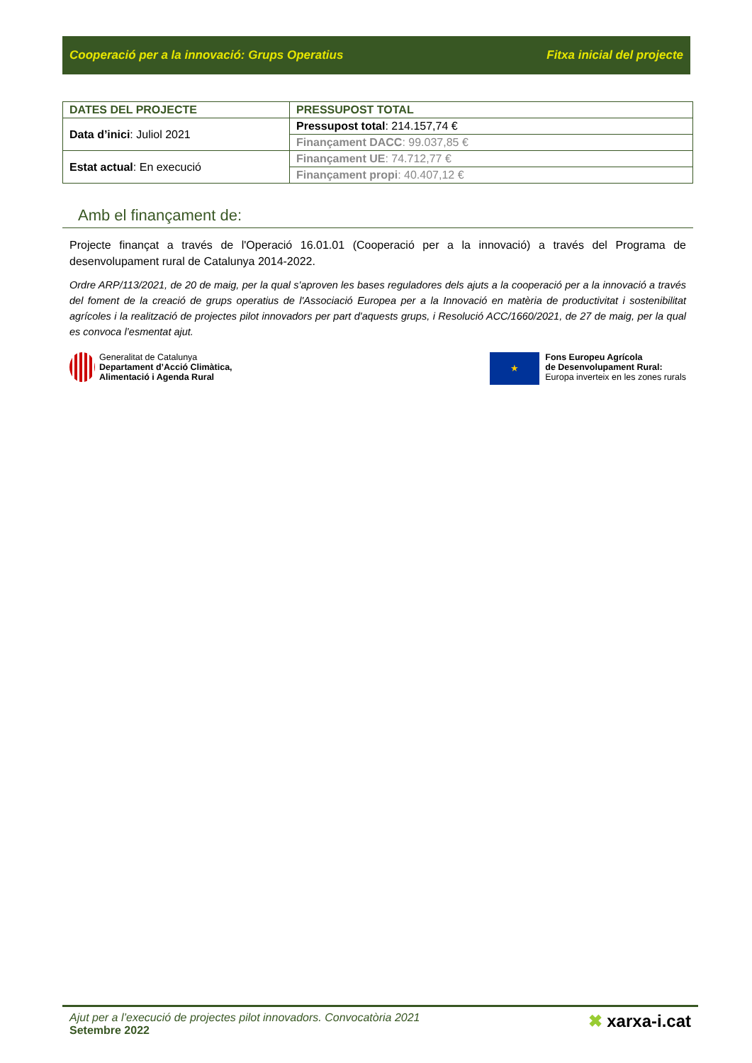Cooperació per a la innovació: Grups Operatius Fitxa inicial del projecte
| DATES DEL PROJECTE | PRESSUPOST TOTAL |
| --- | --- |
| Data d’inici : Juliol 2021 | Pressupost total : 214.157,74 € |
| | Finançament DACC : 99.037,85 € |
| Estat actual : En execució | Finançament UE : 74.712,77 € |
| | Finançament propi : 40.407,12 € |
Amb el finançament de:
Projecte finançat a través de l'Operació 16.01.01 (Cooperació per a la innovació) a través del Programa de desenvolupament rural de Catalunya 2014-2022.
Ordre ARP/113/2021, de 20 de maig, per la qual s'aproven les bases reguladores dels ajuts a la cooperació per a la innovació a través del foment de la creació de grups operatius de l'Associació Europea per a la Innovació en matèria de productivitat i sostenibilitat agrícoles i la realització de projectes pilot innovadors per part d'aquests grups, i Resolució ACC/1660/2021, de 27 de maig, per la qual es convoca l’esmentat ajut.
Generalitat de Catalunya
Departament d’Acció Climàtica,
Alimentació i Agenda Rural
★
Fons Europeu Agrícola
de Desenvolupament Rural:
Europa inverteix en les zones rurals
Ajut per a l’execució de projectes pilot innovadors. Convocatòria 2021
Setembre 2022
✖ xarxa-i.cat